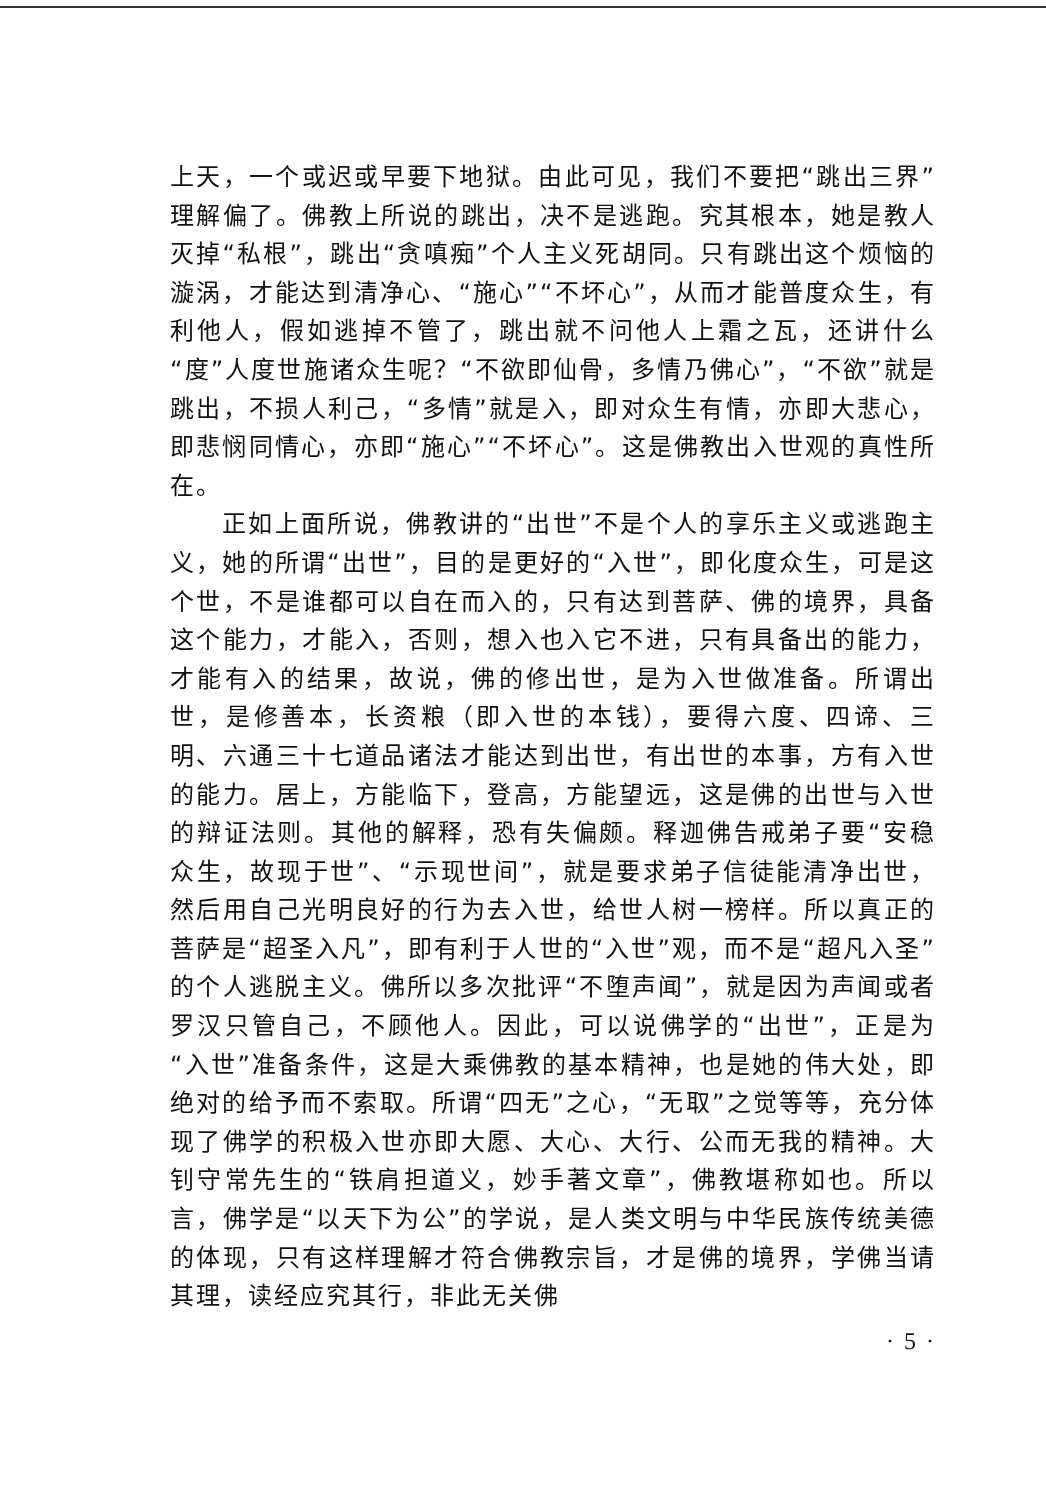上天，一个或迟或早要下地狱。由此可见，我们不要把“跳出三界”理解偏了。佛教上所说的跳出，决不是逃跑。究其根本，她是教人灭掉“私根”，跳出“贪嗔痴”个人主义死胡同。只有跳出这个烦恼的漩涡，才能达到清净心、“施心”“不坏心”，从而才能普度众生，有利他人，假如逃掉不管了，跳出就不问他人上霜之瓦，还讲什么“度”人度世施诸众生呢？“不欲即仙骨，多情乃佛心”，“不欲”就是跳出，不损人利己，“多情”就是入，即对众生有情，亦即大悲心，即悲悯同情心，亦即“施心”“不坏心”。这是佛教出入世观的真性所在。
正如上面所说，佛教讲的“出世”不是个人的享乐主义或逃跑主义，她的所谓“出世”，目的是更好的“入世”，即化度众生，可是这个世，不是谁都可以自在而入的，只有达到菩萨、佛的境界，具备这个能力，才能入，否则，想入也入它不进，只有具备出的能力，才能有入的结果，故说，佛的修出世，是为入世做准备。所谓出世，是修善本，长资粮（即入世的本钱），要得六度、四谛、三明、六通三十七道品诸法才能达到出世，有出世的本事，方有入世的能力。居上，方能临下，登高，方能望远，这是佛的出世与入世的辩证法则。其他的解释，恐有失偏颇。释迦佛告戒弟子要“安稳众生，故现于世”、“示现世间”，就是要求弟子信徒能清净出世，然后用自己光明良好的行为去入世，给世人树一榜样。所以真正的菩萨是“超圣入凡”，即有利于人世的“入世”观，而不是“超凡入圣”的个人逃脱主义。佛所以多次批评“不堕声闻”，就是因为声闻或者罗汉只管自己，不顾他人。因此，可以说佛学的“出世”，正是为“入世”准备条件，这是大乘佛教的基本精神，也是她的伟大处，即绝对的给予而不索取。所谓“四无”之心，“无取”之觉等等，充分体现了佛学的积极入世亦即大愿、大心、大行、公而无我的精神。大钊守常先生的“铁肩担道义，妙手著文章”，佛教堪称如也。所以言，佛学是“以天下为公”的学说，是人类文明与中华民族传统美德的体现，只有这样理解才符合佛教宗旨，才是佛的境界，学佛当请其理，读经应究其行，非此无关佛
· 5 ·